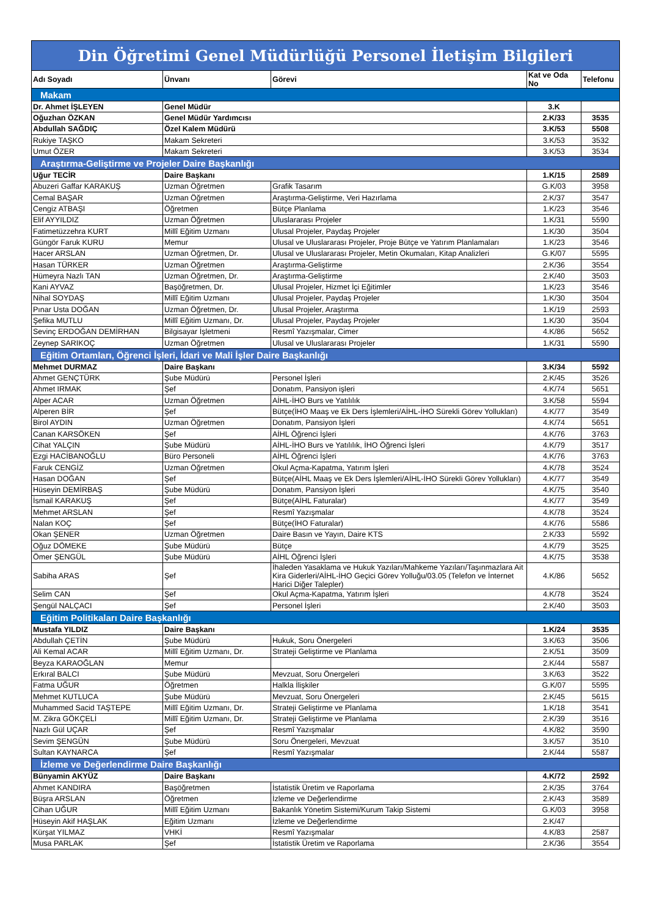| Din Öğretimi Genel Müdürlüğü Personel İletişim Bilgileri | | | | |
| Adı Soyadı | Ünvanı | Görevi | Kat ve Oda No | Telefonu |
| Makam | | | | |
| Dr. Ahmet İŞLEYEN | Genel Müdür | | 3.K | |
| Oğuzhan ÖZKAN | Genel Müdür Yardımcısı | | 2.K/33 | 3535 |
| Abdullah SAĞDIÇ | Özel Kalem Müdürü | | 3.K/53 | 5508 |
| Rukiye TAŞKO | Makam Sekreteri | | 3.K/53 | 3532 |
| Umut ÖZER | Makam Sekreteri | | 3.K/53 | 3534 |
| Araştırma-Geliştirme ve Projeler Daire Başkanlığı | | | | |
| Uğur TECİR | Daire Başkanı | | 1.K/15 | 2589 |
| Abuzeri Gaffar KARAKUŞ | Uzman Öğretmen | Grafik Tasarım | G.K/03 | 3958 |
| Cemal BAŞAR | Uzman Öğretmen | Araştırma-Geliştirme, Veri Hazırlama | 2.K/37 | 3547 |
| Cengiz ATBAŞI | Öğretmen | Bütçe Planlama | 1.K/23 | 3546 |
| Elif AYYILDIZ | Uzman Öğretmen | Uluslararası Projeler | 1.K/31 | 5590 |
| Fatimetüzzehra KURT | Millî Eğitim Uzmanı | Ulusal Projeler, Paydaş Projeler | 1.K/30 | 3504 |
| Güngör Faruk KURU | Memur | Ulusal ve Uluslararası Projeler, Proje Bütçe ve Yatırım Planlamaları | 1.K/23 | 3546 |
| Hacer ARSLAN | Uzman Öğretmen, Dr. | Ulusal ve Uluslararası Projeler, Metin Okumaları, Kitap Analizleri | G.K/07 | 5595 |
| Hasan TÜRKER | Uzman Öğretmen | Araştırma-Geliştirme | 2.K/36 | 3554 |
| Hümeyra Nazlı TAN | Uzman Öğretmen, Dr. | Araştırma-Geliştirme | 2.K/40 | 3503 |
| Kani AYVAZ | Başöğretmen, Dr. | Ulusal Projeler, Hizmet İçi Eğitimler | 1.K/23 | 3546 |
| Nihal SOYDAŞ | Millî Eğitim Uzmanı | Ulusal Projeler, Paydaş Projeler | 1.K/30 | 3504 |
| Pınar Usta DOĞAN | Uzman Öğretmen, Dr. | Ulusal Projeler, Araştırma | 1.K/19 | 2593 |
| Şefika MUTLU | Millî Eğitim Uzmanı, Dr. | Ulusal Projeler, Paydaş Projeler | 1.K/30 | 3504 |
| Sevinç ERDOĞAN DEMİRHAN | Bilgisayar İşletmeni | Resmî Yazışmalar, Cimer | 4.K/86 | 5652 |
| Zeynep SARIKOÇ | Uzman Öğretmen | Ulusal ve Uluslararası Projeler | 1.K/31 | 5590 |
| Eğitim Ortamları, Öğrenci İşleri, İdari ve Mali İşler Daire Başkanlığı | | | | |
| Mehmet DURMAZ | Daire Başkanı | | 3.K/34 | 5592 |
| Ahmet GENÇTÜRK | Şube Müdürü | Personel İşleri | 2.K/45 | 3526 |
| Ahmet IRMAK | Şef | Donatım, Pansiyon işleri | 4.K/74 | 5651 |
| Alper ACAR | Uzman Öğretmen | AİHL-İHO Burs ve Yatılılık | 3.K/58 | 5594 |
| Alperen BİR | Şef | Bütçe(İHO Maaş ve Ek Ders İşlemleri/AİHL-İHO Sürekli Görev Yollukları) | 4.K/77 | 3549 |
| Birol AYDIN | Uzman Öğretmen | Donatım, Pansiyon İşleri | 4.K/74 | 5651 |
| Canan KARSÖKEN | Şef | AİHL Öğrenci İşleri | 4.K/76 | 3763 |
| Cihat YALÇIN | Şube Müdürü | AİHL-İHO Burs ve Yatılılık, İHO Öğrenci İşleri | 4.K/79 | 3517 |
| Ezgi HACİBANOĞLU | Büro Personeli | AİHL Öğrenci İşleri | 4.K/76 | 3763 |
| Faruk CENGİZ | Uzman Öğretmen | Okul Açma-Kapatma, Yatırım İşleri | 4.K/78 | 3524 |
| Hasan DOĞAN | Şef | Bütçe(AİHL Maaş ve Ek Ders İşlemleri/AİHL-İHO Sürekli Görev Yollukları) | 4.K/77 | 3549 |
| Hüseyin DEMİRBAŞ | Şube Müdürü | Donatım, Pansiyon İşleri | 4.K/75 | 3540 |
| İsmail KARAKUŞ | Şef | Bütçe(AİHL Faturalar) | 4.K/77 | 3549 |
| Mehmet ARSLAN | Şef | Resmî Yazışmalar | 4.K/78 | 3524 |
| Nalan KOÇ | Şef | Bütçe(İHO Faturalar) | 4.K/76 | 5586 |
| Okan ŞENER | Uzman Öğretmen | Daire Basın ve Yayın, Daire KTS | 2.K/33 | 5592 |
| Oğuz DÖMEKE | Şube Müdürü | Bütçe | 4.K/79 | 3525 |
| Ömer ŞENGÜL | Şube Müdürü | AİHL Öğrenci İşleri | 4.K/75 | 3538 |
| Sabiha ARAS | Şef | İhaleden Yasaklama ve Hukuk Yazıları/Mahkeme Yazıları/Taşınmazlara Ait Kira Giderleri/AİHL-İHO Geçici Görev Yolluğu/03.05 (Telefon ve İnternet Harici Diğer Talepler) | 4.K/86 | 5652 |
| Selim CAN | Şef | Okul Açma-Kapatma, Yatırım İşleri | 4.K/78 | 3524 |
| Şengül NALÇACI | Şef | Personel İşleri | 2.K/40 | 3503 |
| Eğitim Politikaları Daire Başkanlığı | | | | |
| Mustafa YILDIZ | Daire Başkanı | | 1.K/24 | 3535 |
| Abdullah ÇETİN | Şube Müdürü | Hukuk, Soru Önergeleri | 3.K/63 | 3506 |
| Ali Kemal ACAR | Millî Eğitim Uzmanı, Dr. | Strateji Geliştirme ve Planlama | 2.K/51 | 3509 |
| Beyza KARAOĞLAN | Memur | | 2.K/44 | 5587 |
| Erkıral BALCI | Şube Müdürü | Mevzuat, Soru Önergeleri | 3.K/63 | 3522 |
| Fatma UĞUR | Öğretmen | Halkla İlişkiler | G.K/07 | 5595 |
| Mehmet KUTLUCA | Şube Müdürü | Mevzuat, Soru Önergeleri | 2.K/45 | 5615 |
| Muhammed Sacid TAŞTEPE | Millî Eğitim Uzmanı, Dr. | Strateji Geliştirme ve Planlama | 1.K/18 | 3541 |
| M. Zikra GÖKÇELİ | Millî Eğitim Uzmanı, Dr. | Strateji Geliştirme ve Planlama | 2.K/39 | 3516 |
| Nazlı Gül UÇAR | Şef | Resmî Yazışmalar | 4.K/82 | 3590 |
| Sevim ŞENGÜN | Şube Müdürü | Soru Önergeleri, Mevzuat | 3.K/57 | 3510 |
| Sultan KAYNARCA | Şef | Resmî Yazışmalar | 2.K/44 | 5587 |
| İzleme ve Değerlendirme Daire Başkanlığı | | | | |
| Bünyamin AKYÜZ | Daire Başkanı | | 4.K/72 | 2592 |
| Ahmet KANDIRA | Başöğretmen | İstatistik Üretim ve Raporlama | 2.K/35 | 3764 |
| Büşra ARSLAN | Öğretmen | İzleme ve Değerlendirme | 2.K/43 | 3589 |
| Cihan UĞUR | Millî Eğitim Uzmanı | Bakanlık Yönetim Sistemi/Kurum Takip Sistemi | G.K/03 | 3958 |
| Hüseyin Akif HAŞLAK | Eğitim Uzmanı | İzleme ve Değerlendirme | 2.K/47 | |
| Kürşat YILMAZ | VHKİ | Resmî Yazışmalar | 4.K/83 | 2587 |
| Musa PARLAK | Şef | İstatistik Üretim ve Raporlama | 2.K/36 | 3554 |